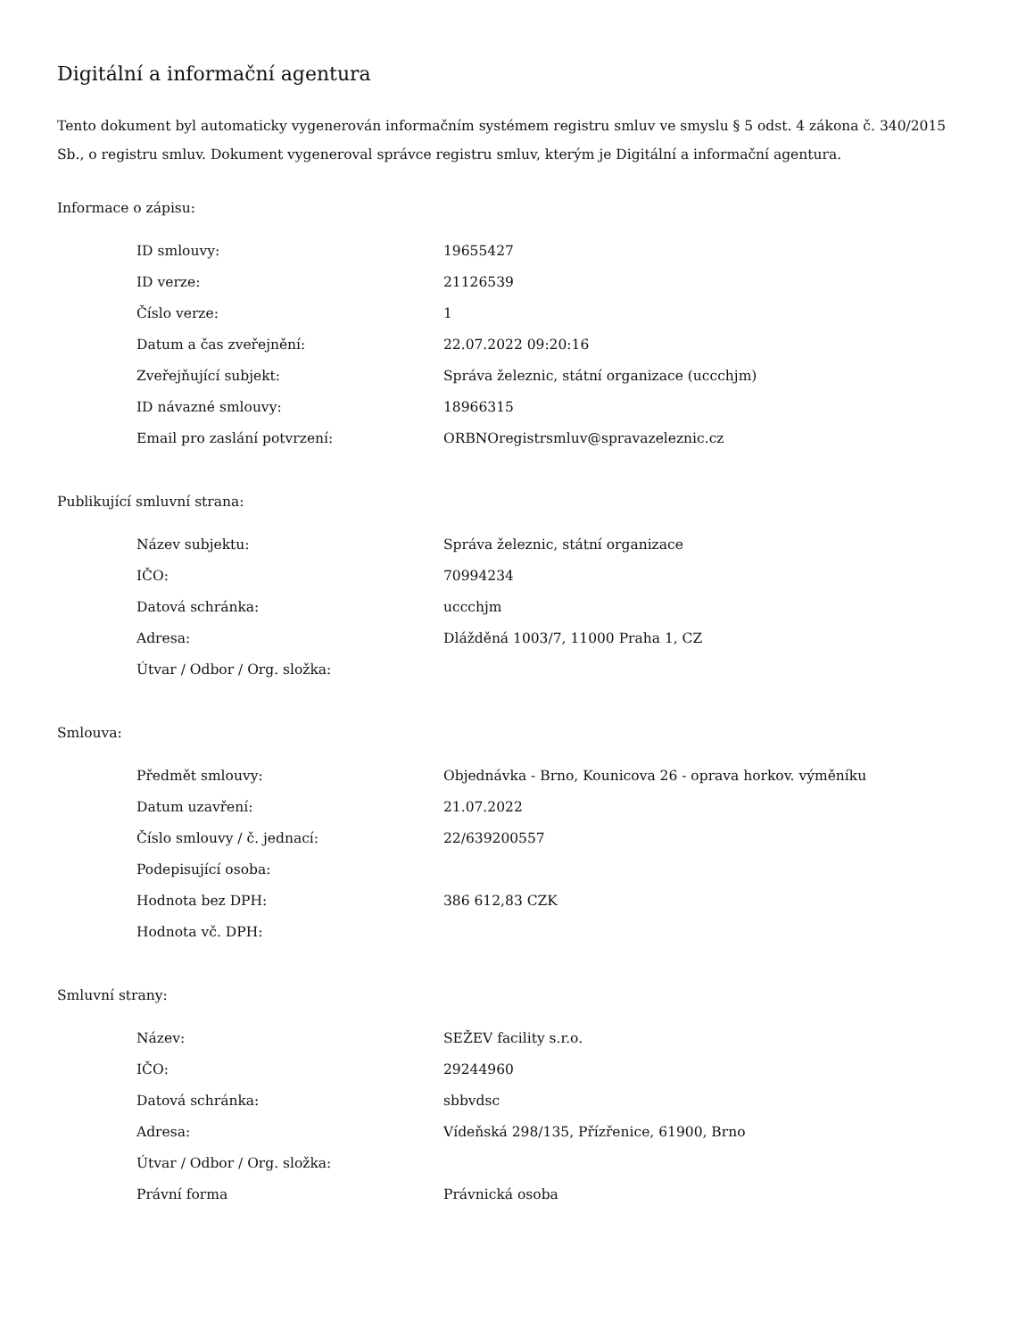Digitální a informační agentura
Tento dokument byl automaticky vygenerován informačním systémem registru smluv ve smyslu § 5 odst. 4 zákona č. 340/2015 Sb., o registru smluv. Dokument vygeneroval správce registru smluv, kterým je Digitální a informační agentura.
Informace o zápisu:
| ID smlouvy: | 19655427 |
| ID verze: | 21126539 |
| Číslo verze: | 1 |
| Datum a čas zveřejnění: | 22.07.2022 09:20:16 |
| Zveřejňující subjekt: | Správa železnic, státní organizace (uccchjm) |
| ID návazné smlouvy: | 18966315 |
| Email pro zaslání potvrzení: | ORBNOregistrsmluv@spravazeleznic.cz |
Publikující smluvní strana:
| Název subjektu: | Správa železnic, státní organizace |
| IČO: | 70994234 |
| Datová schránka: | uccchjm |
| Adresa: | Dlážděná 1003/7, 11000 Praha 1, CZ |
| Útvar / Odbor / Org. složka: | |
Smlouva:
| Předmět smlouvy: | Objednávka - Brno, Kounicova 26 - oprava horkov. výměníku |
| Datum uzavření: | 21.07.2022 |
| Číslo smlouvy / č. jednací: | 22/639200557 |
| Podepisující osoba: | |
| Hodnota bez DPH: | 386 612,83 CZK |
| Hodnota vč. DPH: | |
Smluvní strany:
| Název: | SEŽEV facility s.r.o. |
| IČO: | 29244960 |
| Datová schránka: | sbbvdsc |
| Adresa: | Vídeňská 298/135, Přízřenice, 61900, Brno |
| Útvar / Odbor / Org. složka: | |
| Právní forma | Právnická osoba |